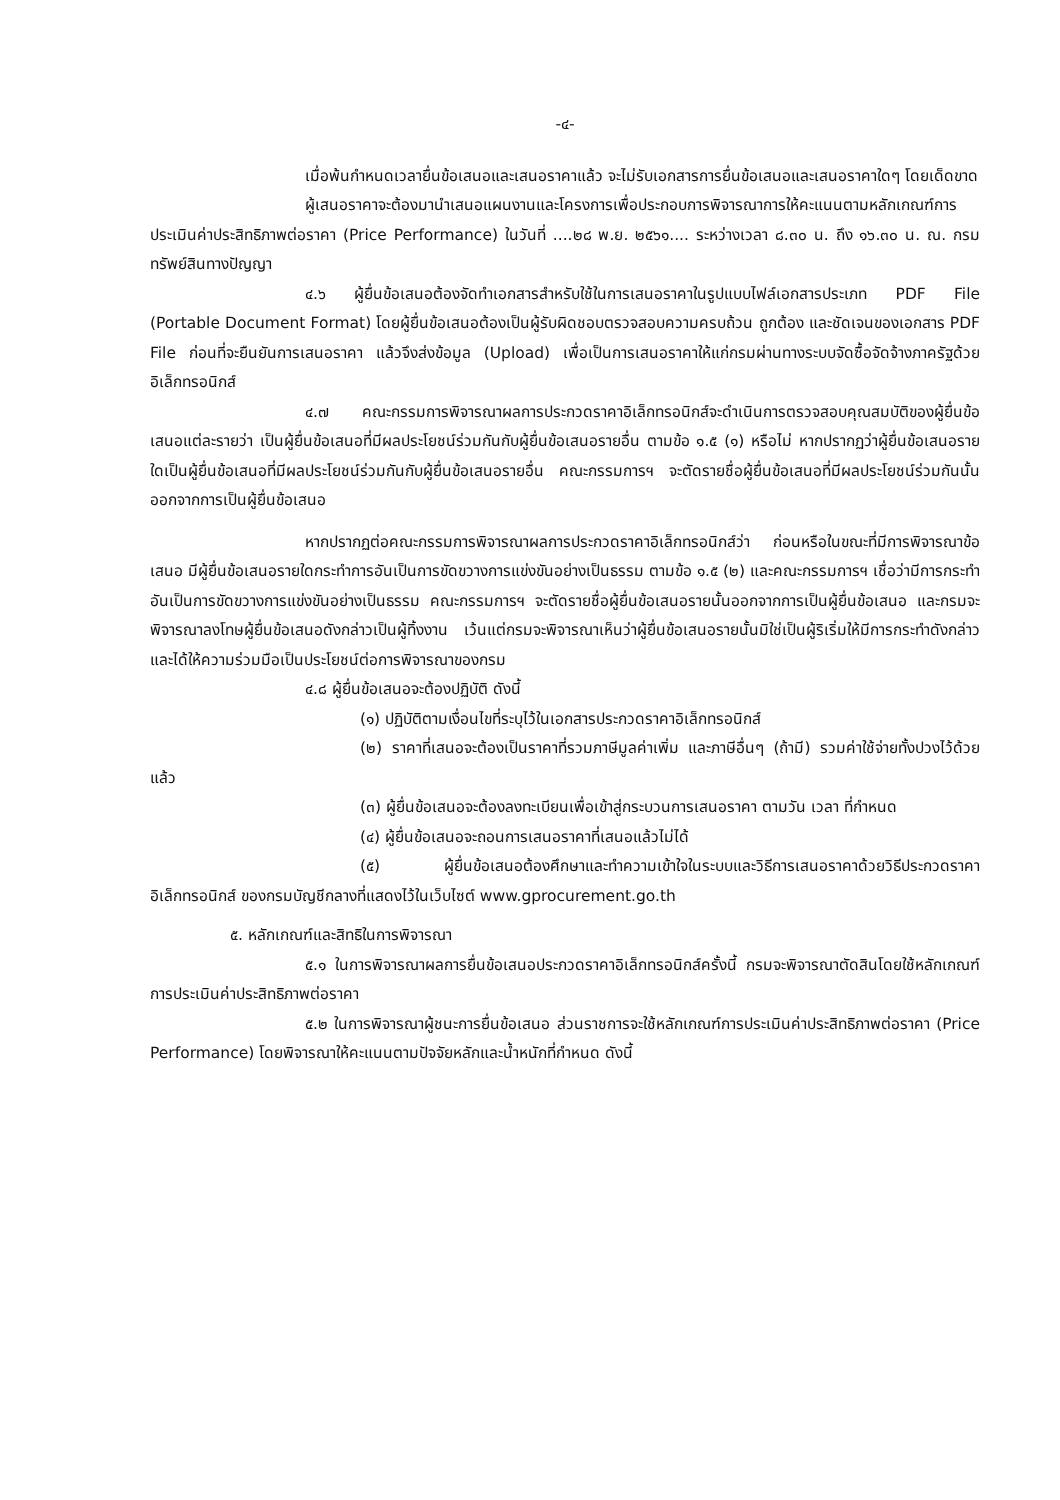-๔-
เมื่อพ้นกำหนดเวลายื่นข้อเสนอและเสนอราคาแล้ว จะไม่รับเอกสารการยื่นข้อเสนอและเสนอราคาใดๆ โดยเด็ดขาด
ผู้เสนอราคาจะต้องมานำเสนอแผนงานและโครงการเพื่อประกอบการพิจารณาการให้คะแนนตามหลักเกณฑ์การประเมินค่าประสิทธิภาพต่อราคา (Price Performance) ในวันที่ ....๒๘ พ.ย. ๒๕๖๑.... ระหว่างเวลา ๘.๓๐ น. ถึง ๑๖.๓๐ น. ณ. กรมทรัพย์สินทางปัญญา
๔.๖ ผู้ยื่นข้อเสนอต้องจัดทำเอกสารสำหรับใช้ในการเสนอราคาในรูปแบบไฟล์เอกสารประเภท PDF File (Portable Document Format) โดยผู้ยื่นข้อเสนอต้องเป็นผู้รับผิดชอบตรวจสอบความครบถ้วน ถูกต้อง และชัดเจนของเอกสาร PDF File ก่อนที่จะยืนยันการเสนอราคา แล้วจึงส่งข้อมูล (Upload) เพื่อเป็นการเสนอราคาให้แก่กรมผ่านทางระบบจัดซื้อจัดจ้างภาครัฐด้วยอิเล็กทรอนิกส์
๔.๗ คณะกรรมการพิจารณาผลการประกวดราคาอิเล็กทรอนิกส์จะดำเนินการตรวจสอบคุณสมบัติของผู้ยื่นข้อเสนอแต่ละรายว่า เป็นผู้ยื่นข้อเสนอที่มีผลประโยชน์ร่วมกันกับผู้ยื่นข้อเสนอรายอื่น ตามข้อ ๑.๕ (๑) หรือไม่ หากปรากฏว่าผู้ยื่นข้อเสนอรายใดเป็นผู้ยื่นข้อเสนอที่มีผลประโยชน์ร่วมกันกับผู้ยื่นข้อเสนอรายอื่น คณะกรรมการฯ จะตัดรายชื่อผู้ยื่นข้อเสนอที่มีผลประโยชน์ร่วมกันนั้นออกจากการเป็นผู้ยื่นข้อเสนอ
หากปรากฏต่อคณะกรรมการพิจารณาผลการประกวดราคาอิเล็กทรอนิกส์ว่า ก่อนหรือในขณะที่มีการพิจารณาข้อเสนอ มีผู้ยื่นข้อเสนอรายใดกระทำการอันเป็นการขัดขวางการแข่งขันอย่างเป็นธรรม ตามข้อ ๑.๕ (๒) และคณะกรรมการฯ เชื่อว่ามีการกระทำอันเป็นการขัดขวางการแข่งขันอย่างเป็นธรรม คณะกรรมการฯ จะตัดรายชื่อผู้ยื่นข้อเสนอรายนั้นออกจากการเป็นผู้ยื่นข้อเสนอ และกรมจะพิจารณาลงโทษผู้ยื่นข้อเสนอดังกล่าวเป็นผู้ทิ้งงาน เว้นแต่กรมจะพิจารณาเห็นว่าผู้ยื่นข้อเสนอรายนั้นมิใช่เป็นผู้ริเริ่มให้มีการกระทำดังกล่าวและได้ให้ความร่วมมือเป็นประโยชน์ต่อการพิจารณาของกรม
๔.๘ ผู้ยื่นข้อเสนอจะต้องปฏิบัติ ดังนี้
(๑) ปฏิบัติตามเงื่อนไขที่ระบุไว้ในเอกสารประกวดราคาอิเล็กทรอนิกส์
(๒) ราคาที่เสนอจะต้องเป็นราคาที่รวมภาษีมูลค่าเพิ่ม และภาษีอื่นๆ (ถ้ามี) รวมค่าใช้จ่ายทั้งปวงไว้ด้วยแล้ว
(๓) ผู้ยื่นข้อเสนอจะต้องลงทะเบียนเพื่อเข้าสู่กระบวนการเสนอราคา ตามวัน เวลา ที่กำหนด
(๔) ผู้ยื่นข้อเสนอจะถอนการเสนอราคาที่เสนอแล้วไม่ได้
(๕) ผู้ยื่นข้อเสนอต้องศึกษาและทำความเข้าใจในระบบและวิธีการเสนอราคาด้วยวิธีประกวดราคาอิเล็กทรอนิกส์ ของกรมบัญชีกลางที่แสดงไว้ในเว็บไซต์ www.gprocurement.go.th
๕. หลักเกณฑ์และสิทธิในการพิจารณา
๕.๑ ในการพิจารณาผลการยื่นข้อเสนอประกวดราคาอิเล็กทรอนิกส์ครั้งนี้ กรมจะพิจารณาตัดสินโดยใช้หลักเกณฑ์ การประเมินค่าประสิทธิภาพต่อราคา
๕.๒ ในการพิจารณาผู้ชนะการยื่นข้อเสนอ ส่วนราชการจะใช้หลักเกณฑ์การประเมินค่าประสิทธิภาพต่อราคา (Price Performance) โดยพิจารณาให้คะแนนตามปัจจัยหลักและน้ำหนักที่กำหนด ดังนี้